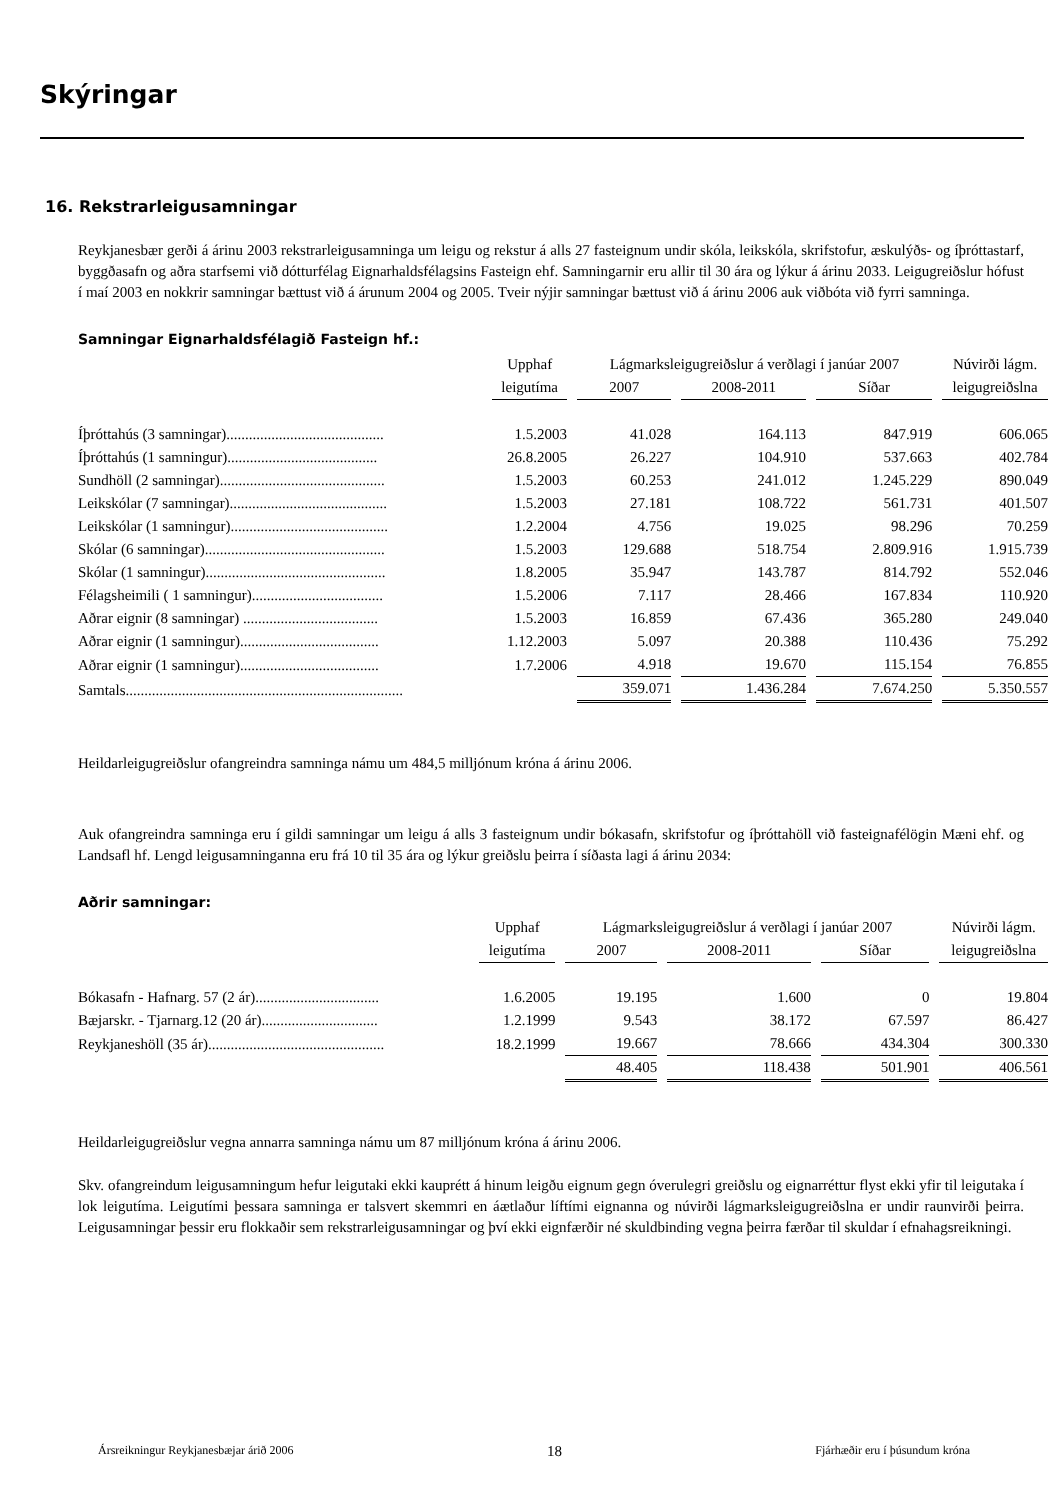Skýringar
16. Rekstrarleigusamningar
Reykjanesbær gerði á árinu 2003 rekstrarleigusamninga um leigu og rekstur á alls 27 fasteignum undir skóla, leikskóla, skrifstofur, æskulýðs- og íþróttastarf, byggðasafn og aðra starfsemi við dótturfélag Eignarhaldsfélagsins Fasteign ehf. Samningarnir eru allir til 30 ára og lýkur á árinu 2033. Leigugreiðslur hófust í maí 2003 en nokkrir samningar bættust við á árunum 2004 og 2005. Tveir nýjir samningar bættust við á árinu 2006 auk viðbóta við fyrri samninga.
Samningar Eignarhaldsfélagið Fasteign hf.:
| | Upphaf | Lágmarksleigugreiðslur á verðlagi í janúar 2007 | | | Núvirði lágm. |
| --- | --- | --- | --- | --- | --- |
| | leigutíma | 2007 | 2008-2011 | Síðar | leigugreiðslna |
| Íþróttahús (3 samningar).......................................... | 1.5.2003 | 41.028 | 164.113 | 847.919 | 606.065 |
| Íþróttahús (1 samningur)........................................ | 26.8.2005 | 26.227 | 104.910 | 537.663 | 402.784 |
| Sundhöll (2 samningar)............................................ | 1.5.2003 | 60.253 | 241.012 | 1.245.229 | 890.049 |
| Leikskólar (7 samningar).......................................... | 1.5.2003 | 27.181 | 108.722 | 561.731 | 401.507 |
| Leikskólar (1 samningur).......................................... | 1.2.2004 | 4.756 | 19.025 | 98.296 | 70.259 |
| Skólar (6 samningar)................................................ | 1.5.2003 | 129.688 | 518.754 | 2.809.916 | 1.915.739 |
| Skólar (1 samningur)................................................ | 1.8.2005 | 35.947 | 143.787 | 814.792 | 552.046 |
| Félagsheimili ( 1 samningur)................................... | 1.5.2006 | 7.117 | 28.466 | 167.834 | 110.920 |
| Aðrar eignir (8 samningar) .................................... | 1.5.2003 | 16.859 | 67.436 | 365.280 | 249.040 |
| Aðrar eignir (1 samningur)..................................... | 1.12.2003 | 5.097 | 20.388 | 110.436 | 75.292 |
| Aðrar eignir (1 samningur)..................................... | 1.7.2006 | 4.918 | 19.670 | 115.154 | 76.855 |
| Samtals.......................................................................... | | 359.071 | 1.436.284 | 7.674.250 | 5.350.557 |
Heildarleigugreiðslur ofangreindra samninga námu um 484,5 milljónum króna á árinu 2006.
Auk ofangreindra samninga eru í gildi samningar um leigu á alls 3 fasteignum undir bókasafn, skrifstofur og íþróttahöll við fasteignafélögin Mæni ehf. og Landsafl hf. Lengd leigusamninganna eru frá 10 til 35 ára og lýkur greiðslu þeirra í síðasta lagi á árinu 2034:
Aðrir samningar:
| | Upphaf | Lágmarksleigugreiðslur á verðlagi í janúar 2007 | | | Núvirði lágm. |
| --- | --- | --- | --- | --- | --- |
| | leigutíma | 2007 | 2008-2011 | Síðar | leigugreiðslna |
| Bókasafn - Hafnarg. 57 (2 ár)................................. | 1.6.2005 | 19.195 | 1.600 | 0 | 19.804 |
| Bæjarskr. - Tjarnarg.12 (20 ár)............................... | 1.2.1999 | 9.543 | 38.172 | 67.597 | 86.427 |
| Reykjaneshöll (35 ár)............................................... | 18.2.1999 | 19.667 | 78.666 | 434.304 | 300.330 |
| | | 48.405 | 118.438 | 501.901 | 406.561 |
Heildarleigugreiðslur vegna annarra samninga námu um 87 milljónum króna á árinu 2006.
Skv. ofangreindum leigusamningum hefur leigutaki ekki kauprétt á hinum leigðu eignum gegn óverulegri greiðslu og eignarréttur flyst ekki yfir til leigutaka í lok leigutíma. Leigutími þessara samninga er talsvert skemmri en áætlaður líftími eignanna og núvirði lágmarksleigugreiðslna er undir raunvirði þeirra. Leigusamningar þessir eru flokkaðir sem rekstrarleigusamningar og því ekki eignfærðir né skuldbinding vegna þeirra færðar til skuldar í efnahagsreikningi.
Ársreikningur Reykjanesbæjar árið 2006 18 Fjárhæðir eru í þúsundum króna